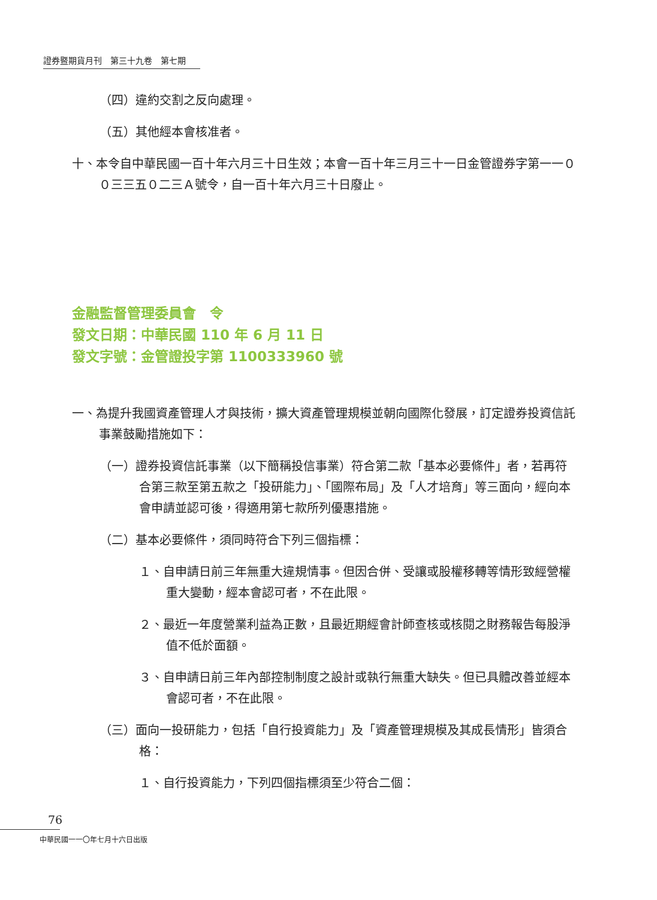證券暨期貨月刊　第三十九卷　第七期
（四）違約交割之反向處理。
（五）其他經本會核准者。
十、本令自中華民國一百十年六月三十日生效；本會一百十年三月三十一日金管證券字第一一００三三五０二三Ａ號令，自一百十年六月三十日廢止。
金融監督管理委員會　令
發文日期：中華民國 110 年 6 月 11 日
發文字號：金管證投字第 1100333960 號
一、為提升我國資產管理人才與技術，擴大資產管理規模並朝向國際化發展，訂定證券投資信託事業鼓勵措施如下：
（一）證券投資信託事業（以下簡稱投信事業）符合第二款「基本必要條件」者，若再符合第三款至第五款之「投研能力」、「國際布局」及「人才培育」等三面向，經向本會申請並認可後，得適用第七款所列優惠措施。
（二）基本必要條件，須同時符合下列三個指標：
１、自申請日前三年無重大違規情事。但因合併、受讓或股權移轉等情形致經營權重大變動，經本會認可者，不在此限。
２、最近一年度營業利益為正數，且最近期經會計師查核或核閱之財務報告每股淨值不低於面額。
３、自申請日前三年內部控制制度之設計或執行無重大缺失。但已具體改善並經本會認可者，不在此限。
（三）面向一投研能力，包括「自行投資能力」及「資產管理規模及其成長情形」皆須合格：
１、自行投資能力，下列四個指標須至少符合二個：
76
中華民國一一〇年七月十六日出版